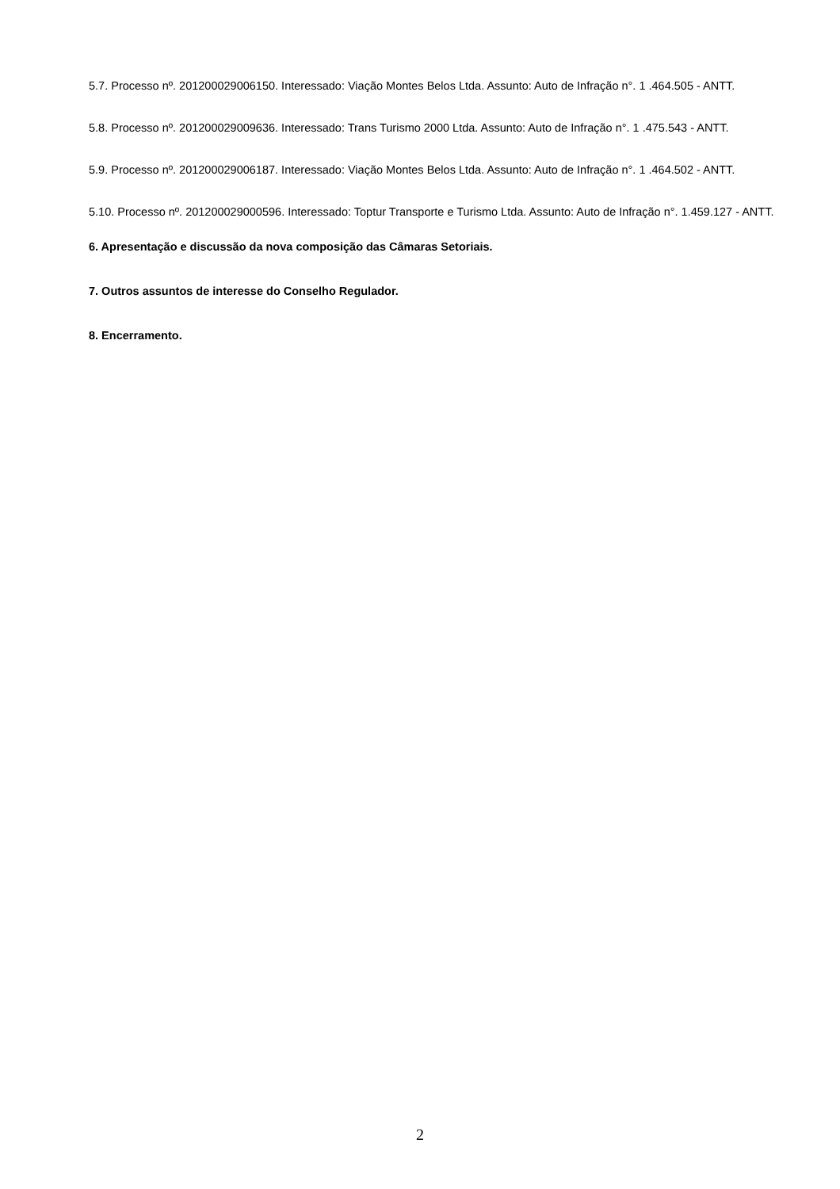5.7. Processo nº. 201200029006150. Interessado: Viação Montes Belos Ltda. Assunto: Auto de Infração n°. 1 .464.505 - ANTT.
5.8. Processo nº. 201200029009636. Interessado: Trans Turismo 2000 Ltda. Assunto: Auto de Infração n°. 1 .475.543 - ANTT.
5.9. Processo nº. 201200029006187. Interessado: Viação Montes Belos Ltda. Assunto: Auto de Infração n°. 1 .464.502 - ANTT.
5.10. Processo nº. 201200029000596. Interessado: Toptur Transporte e Turismo Ltda. Assunto: Auto de Infração n°. 1.459.127 - ANTT.
6. Apresentação e discussão da nova composição das Câmaras Setoriais.
7. Outros assuntos de interesse do Conselho Regulador.
8. Encerramento.
2